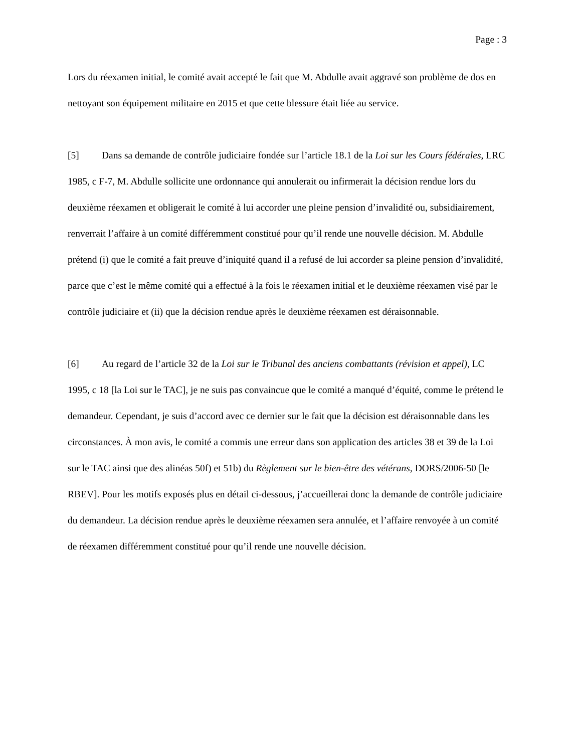Page : 3
Lors du réexamen initial, le comité avait accepté le fait que M. Abdulle avait aggravé son problème de dos en nettoyant son équipement militaire en 2015 et que cette blessure était liée au service.
[5] Dans sa demande de contrôle judiciaire fondée sur l’article 18.1 de la Loi sur les Cours fédérales, LRC 1985, c F-7, M. Abdulle sollicite une ordonnance qui annulerait ou infirmerait la décision rendue lors du deuxième réexamen et obligerait le comité à lui accorder une pleine pension d’invalidité ou, subsidiairement, renverrait l’affaire à un comité différemment constitué pour qu’il rende une nouvelle décision. M. Abdulle prétend (i) que le comité a fait preuve d’iniquité quand il a refusé de lui accorder sa pleine pension d’invalidité, parce que c’est le même comité qui a effectué à la fois le réexamen initial et le deuxième réexamen visé par le contrôle judiciaire et (ii) que la décision rendue après le deuxième réexamen est déraisonnable.
[6] Au regard de l’article 32 de la Loi sur le Tribunal des anciens combattants (révision et appel), LC 1995, c 18 [la Loi sur le TAC], je ne suis pas convaincue que le comité a manqué d’équité, comme le prétend le demandeur. Cependant, je suis d’accord avec ce dernier sur le fait que la décision est déraisonnable dans les circonstances. À mon avis, le comité a commis une erreur dans son application des articles 38 et 39 de la Loi sur le TAC ainsi que des alinéas 50f) et 51b) du Règlement sur le bien-être des vétérans, DORS/2006-50 [le RBEV]. Pour les motifs exposés plus en détail ci-dessous, j’accueillerai donc la demande de contrôle judiciaire du demandeur. La décision rendue après le deuxième réexamen sera annulée, et l’affaire renvoyée à un comité de réexamen différemment constitué pour qu’il rende une nouvelle décision.